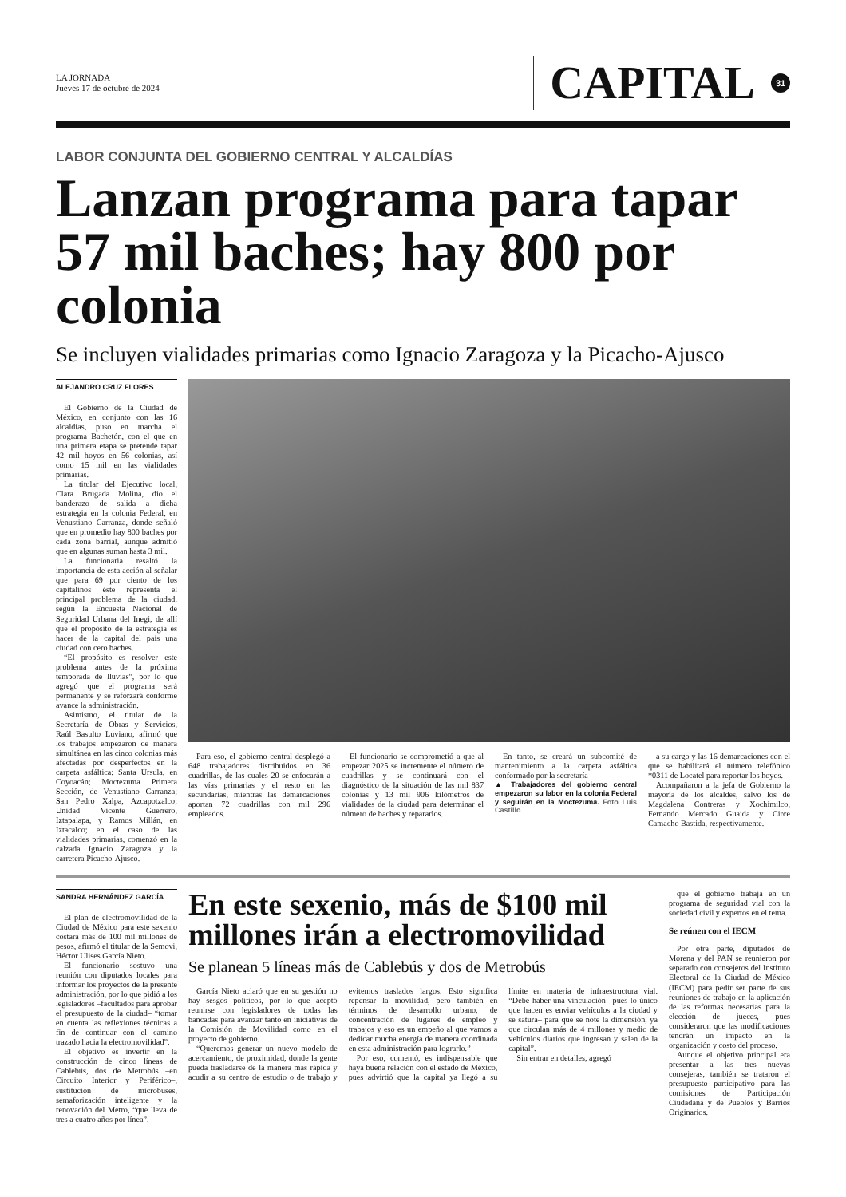LA JORNADA
Jueves 17 de octubre de 2024
CAPITAL
31
LABOR CONJUNTA DEL GOBIERNO CENTRAL Y ALCALDÍAS
Lanzan programa para tapar 57 mil baches; hay 800 por colonia
Se incluyen vialidades primarias como Ignacio Zaragoza y la Picacho-Ajusco
ALEJANDRO CRUZ FLORES
El Gobierno de la Ciudad de México, en conjunto con las 16 alcaldías, puso en marcha el programa Bachetón, con el que en una primera etapa se pretende tapar 42 mil hoyos en 56 colonias, así como 15 mil en las vialidades primarias.
La titular del Ejecutivo local, Clara Brugada Molina, dio el banderazo de salida a dicha estrategia en la colonia Federal, en Venustiano Carranza, donde señaló que en promedio hay 800 baches por cada zona barrial, aunque admitió que en algunas suman hasta 3 mil.
La funcionaria resaltó la importancia de esta acción al señalar que para 69 por ciento de los capitalinos éste representa el principal problema de la ciudad, según la Encuesta Nacional de Seguridad Urbana del Inegi, de allí que el propósito de la estrategia es hacer de la capital del país una ciudad con cero baches.
“El propósito es resolver este problema antes de la próxima temporada de lluvias”, por lo que agregó que el programa será permanente y se reforzará conforme avance la administración.
Asimismo, el titular de la Secretaría de Obras y Servicios, Raúl Basulto Luviano, afirmó que los trabajos empezaron de manera simultánea en las cinco colonias más afectadas por desperfectos en la carpeta asfáltica: Santa Úrsula, en Coyoacán; Moctezuma Primera Sección, de Venustiano Carranza; San Pedro Xalpa, Azcapotzalco; Unidad Vicente Guerrero, Iztapalapa, y Ramos Millán, en Iztacalco; en el caso de las vialidades primarias, comenzó en la calzada Ignacio Zaragoza y la carretera Picacho-Ajusco.
Para eso, el gobierno central desplegó a 648 trabajadores distribuidos en 36 cuadrillas, de las cuales 20 se enfocarán a las vías primarias y el resto en las secundarias, mientras las demarcaciones aportan 72 cuadrillas con mil 296 empleados.
El funcionario se comprometió a que al empezar 2025 se incremente el número de cuadrillas y se continuará con el diagnóstico de la situación de las mil 837 colonias y 13 mil 906 kilómetros de vialidades de la ciudad para determinar el número de baches y repararlos.
En tanto, se creará un subcomité de mantenimiento a la carpeta asfáltica conformado por la secretaría
▲ Trabajadores del gobierno central empezaron su labor en la colonia Federal y seguirán en la Moctezuma. Foto Luis Castillo
a su cargo y las 16 demarcaciones con el que se habilitará el número telefónico *0311 de Locatel para reportar los hoyos.
Acompañaron a la jefa de Gobierno la mayoría de los alcaldes, salvo los de Magdalena Contreras y Xochimilco, Fernando Mercado Guaida y Circe Camacho Bastida, respectivamente.
SANDRA HERNÁNDEZ GARCÍA
El plan de electromovilidad de la Ciudad de México para este sexenio costará más de 100 mil millones de pesos, afirmó el titular de la Semovi, Héctor Ulises García Nieto.
El funcionario sostuvo una reunión con diputados locales para informar los proyectos de la presente administración, por lo que pidió a los legisladores –facultados para aprobar el presupuesto de la ciudad– “tomar en cuenta las reflexiones técnicas a fin de continuar con el camino trazado hacia la electromovilidad”.
El objetivo es invertir en la construcción de cinco líneas de Cablebús, dos de Metrobús –en Circuito Interior y Periférico–, sustitución de microbuses, semaforización inteligente y la renovación del Metro, “que lleva de tres a cuatro años por línea”.
En este sexenio, más de $100 mil millones irán a electromovilidad
Se planean 5 líneas más de Cablebús y dos de Metrobús
García Nieto aclaró que en su gestión no hay sesgos políticos, por lo que aceptó reunirse con legisladores de todas las bancadas para avanzar tanto en iniciativas de la Comisión de Movilidad como en el proyecto de gobierno.
“Queremos generar un nuevo modelo de acercamiento, de proximidad, donde la gente pueda trasladarse de la manera más rápida y acudir a su centro de estudio o de trabajo y evitemos traslados largos. Esto significa repensar la movilidad, pero también en términos de desarrollo urbano, de concentración de lugares de empleo y trabajos y eso es un empeño al que vamos a dedicar mucha energía de manera coordinada en esta administración para lograrlo.”
Por eso, comentó, es indispensable que haya buena relación con el estado de México, pues advirtió que la capital ya llegó a su límite en materia de infraestructura vial. “Debe haber una vinculación –pues lo único que hacen es enviar vehículos a la ciudad y se satura– para que se note la dimensión, ya que circulan más de 4 millones y medio de vehículos diarios que ingresan y salen de la capital”.
Sin entrar en detalles, agregó
que el gobierno trabaja en un programa de seguridad vial con la sociedad civil y expertos en el tema.
Se reúnen con el IECM
Por otra parte, diputados de Morena y del PAN se reunieron por separado con consejeros del Instituto Electoral de la Ciudad de México (IECM) para pedir ser parte de sus reuniones de trabajo en la aplicación de las reformas necesarias para la elección de jueces, pues consideraron que las modificaciones tendrán un impacto en la organización y costo del proceso.
Aunque el objetivo principal era presentar a las tres nuevas consejeras, también se trataron el presupuesto participativo para las comisiones de Participación Ciudadana y de Pueblos y Barrios Originarios.